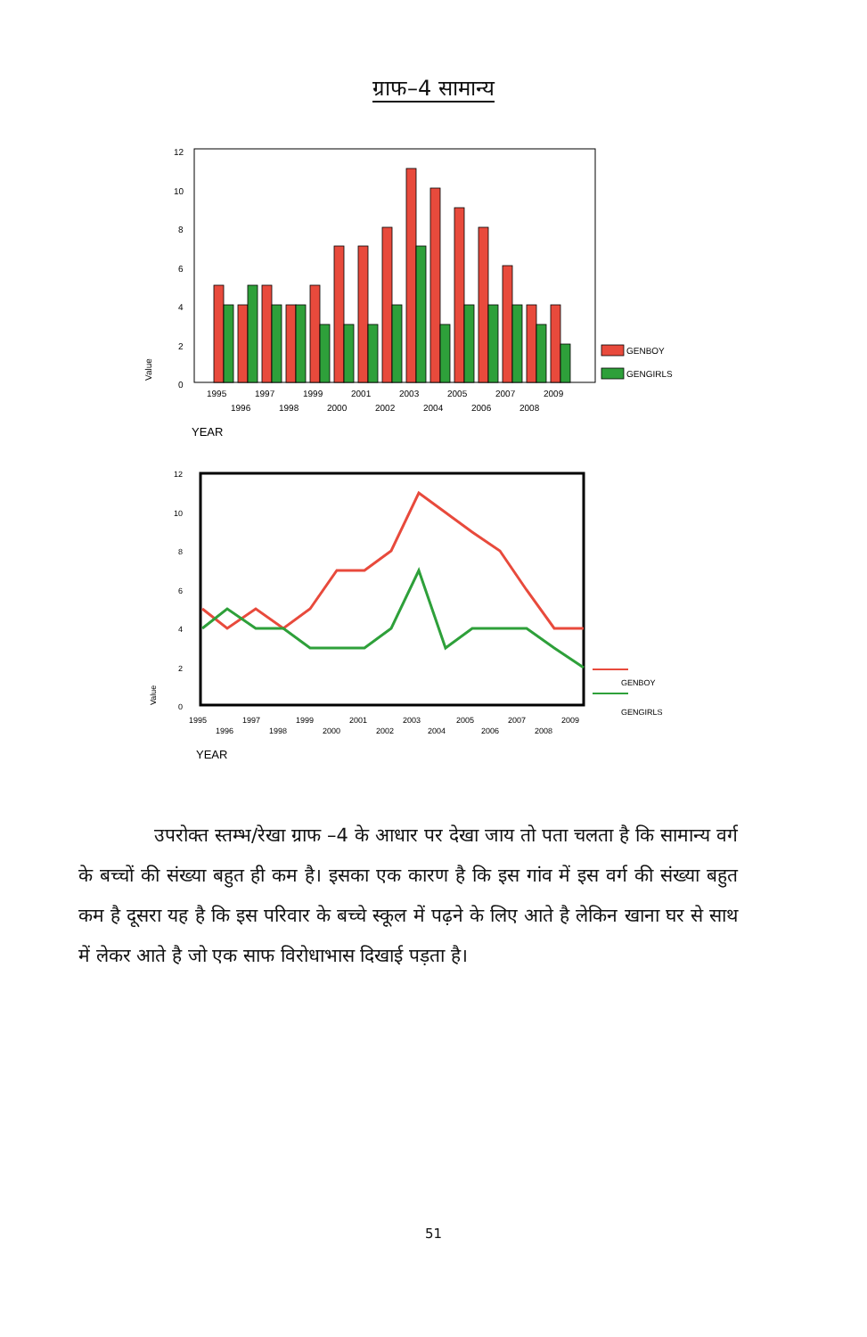ग्राफ–4 सामान्य
12
10
8
6
4
2
0
Value
GENBOY
GENGIRLS
1995
1997
1999
2001
2003
2005
2007
2009
1996
1998
2000
2002
2004
2006
2008
YEAR
12
10
8
6
4
2
0
Value
GENBOY
GENGIRLS
1995
1997
1999
2001
2003
2005
2007
2009
1996
1998
2000
2002
2004
2006
2008
YEAR
उपरोक्त स्तम्भ/रेखा ग्राफ –4 के आधार पर देखा जाय तो पता चलता है कि सामान्य वर्ग के बच्चों की संख्या बहुत ही कम है। इसका एक कारण है कि इस गांव में इस वर्ग की संख्या बहुत कम है दूसरा यह है कि इस परिवार के बच्चे स्कूल में पढ़ने के लिए आते है लेकिन खाना घर से साथ में लेकर आते है जो एक साफ विरोधाभास दिखाई पड़ता है।
51